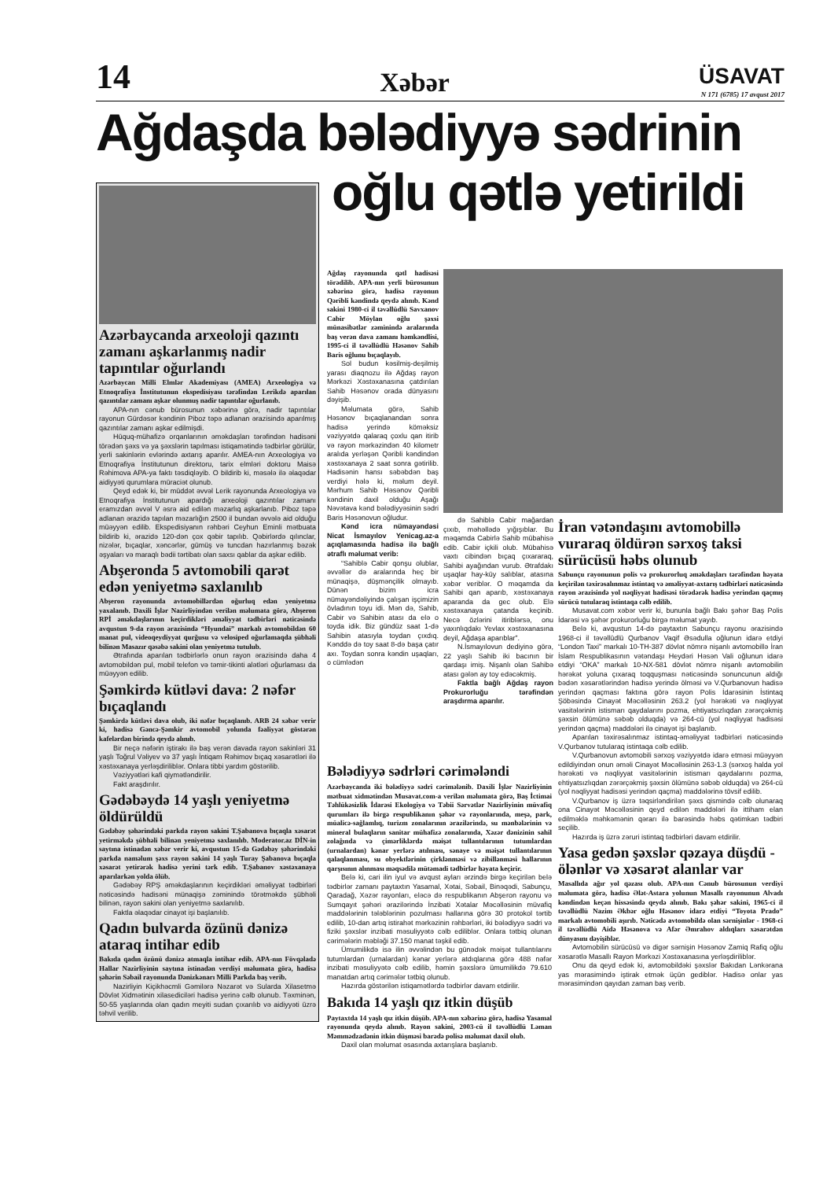14
Xəbər
ÜSAVAT
N 171 (6785) 17 avqust 2017
Ağdaşda bələdiyyə sədrinin
oğlu qətlə yetirildi
Azərbaycanda arxeoloji qazıntı zamanı aşkarlanmış nadir tapıntılar oğurlandı
Azərbaycan Milli Elmlər Akademiyası (AMEA) Arxeologiya və Etnoqrafiya İnstitutunun ekspedisiyası tərəfindən Lerikdə aparılan qazıntılar zamanı aşkar olunmuş nadir tapıntılar oğurlanıb.
APA-nın cənub bürosunun xəbərinə görə, nadir tapıntılar rayonun Gürdəsər kəndinin Piboz təpə adlanan ərazisində aparılmış qazıntılar zamanı aşkar edilmişdi.
Hüquq-mühafizə orqanlarının əməkdaşları tərəfindən hadisəni törədən şəxs və ya şəxslərin tapılması istiqamətində tədbirlər görülür, yerli sakinlərin evlərində axtarış aparılır. AMEA-nın Arxeologiya və Etnoqrafiya İnstitutunun direktoru, tarix elmləri doktoru Maisə Rəhimova APA-ya faktı təsdiqləyib. O bildirib ki, məsələ ilə əlaqədar aidiyyəti qurumlara müraciət olunub.
Qeyd edək ki, bir müddət əvvəl Lerik rayonunda Arxeologiya və Etnoqrafiya İnstitutunun apardığı arxeoloji qazıntılar zamanı eramızdan əvvəl V əsrə aid edilən məzarlıq aşkarlanıb. Piboz təpə adlanan ərazidə tapılan məzarlığın 2500 il bundan əvvələ aid olduğu müəyyən edilib. Ekspedisiyanın rəhbəri Ceyhun Eminli mətbuata bildirib ki, ərazidə 120-dən çox qəbir tapılıb. Qəbirlərdə qılınclar, nizələr, bıçaqlar, xəncərlər, gümüş və tuncdan hazırlanmış bəzək əşyaları və maraqlı bədii tərtibatı olan saxsı qablar da aşkar edilib.
Abşeronda 5 avtomobili qarət edən yeniyetmə saxlanılıb
Abşeron rayonunda avtomobillərdən oğurluq edən yeniyetmə yaxalanıb. Daxili İşlər Nazirliyindən verilən məlumata görə, Abşeron RPİ əməkdaşlarının keçirdikləri əməliyyat tədbirləri nəticəsində avqustun 9-da rayon ərazisində “Hyundai” markalı avtomobildən 60 manat pul, videoqeydiyyat qurğusu və velosiped oğurlamaqda şübhəli bilinən Masazır qəsəbə sakini olan yeniyetmə tutulub.
Ətrafında aparılan tədbirlərlə onun rayon ərazisində daha 4 avtomobildən pul, mobil telefon və təmir-tikinti alətləri oğurlaması da müəyyən edilib.
Şəmkirdə kütləvi dava: 2 nəfər bıçaqlandı
Şəmkirdə kütləvi dava olub, iki nəfər bıçaqlanıb. ARB 24 xəbər verir ki, hadisə Gəncə-Şəmkir avtomobil yolunda fəaliyyət göstərən kafelərdən birində qeydə alınıb.
Bir neçə nəfərin iştirakı ilə baş verən davada rayon sakinləri 31 yaşlı Toğrul Vəliyev və 37 yaşlı İntiqam Rəhimov bıçaq xəsarətləri ilə xəstəxanaya yerləşdiriliblər. Onlara tibbi yardım göstərilib.
Vəziyyətləri kafi qiymətləndirilir.
Fakt araşdırılır.
Gədəbəydə 14 yaşlı yeniyetmə öldürüldü
Gədəbəy şəhərindəki parkda rayon sakini T.Şabanova bıçaqla xəsarət yetirməkdə şübhəli bilinən yeniyetmə saxlanılıb. Moderator.az DİN-in saytına istinadən xəbər verir ki, avqustun 15-də Gədəbəy şəhərindəki parkda naməlum şəxs rayon sakini 14 yaşlı Turay Şabanova bıçaqla xəsarət yetirərək hadisə yerini tərk edib. T.Şabanov xəstəxanaya aparılarkən yolda ölüb.
Gədəbəy RPŞ əməkdaşlarının keçirdikləri əməliyyat tədbirləri nəticəsində hadisəni münaqişə zəminində törətməkdə şübhəli bilinən, rayon sakini olan yeniyetmə saxlanılıb.
Faktla əlaqədar cinayət işi başlanılıb.
Qadın bulvarda özünü dənizə ataraq intihar edib
Bakıda qadın özünü dənizə atmaqla intihar edib. APA-nın Fövqəladə Hallar Nazirliyinin saytına istinadən verdiyi məlumata görə, hadisə şəhərin Səbail rayonunda Dənizkənarı Milli Parkda baş verib.
Nazirliyin Kiçikhəcmli Gəmilərə Nəzarət və Sularda Xilasetmə Dövlət Xidmətinin xilasediciləri hadisə yerinə cəlb olunub. Təxminən, 50-55 yaşlarında olan qadın meyiti sudan çıxarılıb və aidiyyəti üzrə təhvil verilib.
Ağdaş rayonunda qətl hadisəsi törədilib. APA-nın yerli bürosunun xəbərinə görə, hadisə rayonun Qəribli kəndində qeydə alınıb. Kənd sakini 1980-ci il təvəllüdlü Savxanov Cabir Möylan oğlu şəxsi münasibətlər zəminində aralarında baş verən dava zamanı həmkəndlisi, 1995-ci il təvəllüdlü Həsənov Sahib Baris oğlunu bıçaqlayıb.
Sol budun kəsilmiş-deşilmiş yarası diaqnozu ilə Ağdaş rayon Mərkəzi Xəstəxanasına çatdırılan Sahib Həsənov orada dünyasını dəyişib.
Məlumata görə, Sahib Həsənov bıçaqlanandan sonra hadisə yerində köməksiz vəziyyətdə qalaraq çoxlu qan itirib və rayon mərkəzindən 40 kilometr aralıda yerləşən Qəribli kəndindən xəstəxanaya 2 saat sonra gətirilib. Hadisənin hansı səbəbdən baş verdiyi hələ ki, məlum deyil. Mərhum Sahib Həsənov Qəribli kəndinin daxil olduğu Aşağı Nəvətava kənd bələdiyyəsinin sədri Baris Həsənovun oğludur.
Kənd icra nümayəndəsi Nicat İsmayılov Yenicag.az-a açıqlamasında hadisə ilə bağlı ətraflı məlumat verib:
“Sahiblə Cabir qonşu olublar, əvvəllər də aralarında heç bir münaqişə, düşmənçilik olmayıb. Dünən bizim icra nümayəndəliyində çalışan işçimizin övladının toyu idi. Mən də, Sahib, Cabir və Sahibin atası da elə o toyda idik. Biz gündüz saat 1-də Sahibin atasıyla toydan çıxdıq. Kənddə də toy saat 8-də başa çatır axı. Toydan sonra kəndin uşaqları, o cümlədən
də Sahiblə Cabir mağardan çıxıb, məhəllədə yığışıblar. Bu məqamda Cabirlə Sahib mübahisə edib. Cabir içkili olub. Mübahisə vaxtı cibindən bıçaq çıxararaq, Sahibi ayağından vurub. Ətrafdakı uşaqlar hay-küy salıblar, atasına xəbər veriblər. O məqamda da Sahibi qan aparıb, xəstəxanaya aparanda da gec olub. Elə xəstəxanaya çatanda keçinib. Necə özlərini itiriblərsə, onu yaxınlıqdakı Yevlax xəstəxanasına deyil, Ağdaşa aparıblar”.
N.İsmayılovun dediyinə görə, 22 yaşlı Sahib iki bacının bir qardaşı imiş. Nişanlı olan Sahibə atası gələn ay toy edəcəkmiş.
Faktla bağlı Ağdaş rayon Prokurorluğu tərəfindən araşdırma aparılır.
Bələdiyyə sədrləri cərimələndi
Azərbaycanda iki bələdiyyə sədri cərimələnib. Daxili İşlər Nazirliyinin mətbuat xidmətindən Musavat.com-a verilən məlumata görə, Baş İctimai Təhlükəsizlik İdarəsi Ekologiya və Təbii Sərvətlər Nazirliyinin müvafiq qurumları ilə birgə respublikanın şəhər və rayonlarında, meşə, park, müalicə-sağlamlıq, turizm zonalarının ərazilərində, su mənbələrinin və mineral bulaqların sanitar mühafizə zonalarında, Xəzər dənizinin sahil zolağında və çimərliklərdə məişət tullantılarının tutumlardan (urnalardan) kənar yerlərə atılması, sənaye və məişət tullantılarının qalaqlanması, su obyektlərinin çirklənməsi və zibillənməsi hallarının qarşısının alınması məqsədilə mütəmadi tədbirlər həyata keçirir.
Belə ki, cari ilin iyul və avqust ayları ərzində birgə keçirilən belə tədbirlər zamanı paytaxtın Yasamal, Xətai, Səbail, Binəqədi, Sabunçu, Qaradağ, Xəzər rayonları, eləcə də respublikanın Abşeron rayonu və Sumqayıt şəhəri ərazilərində İnzibati Xətalar Məcəlləsinin müvafiq maddələrinin tələblərinin pozulması hallarına görə 30 protokol tərtib edilib, 10-dan artıq istirahət mərkəzinin rəhbərləri, iki bələdiyyə sədri və fiziki şəxslər inzibati məsuliyyətə cəlb ediliblər. Onlara tətbiq olunan cərimələrin məbləği 37.150 manat təşkil edib.
Ümumilikdə isə ilin əvvəlindən bu günədək məişət tullantılarını tutumlardan (urnalardan) kənar yerlərə atdıqlarına görə 488 nəfər inzibati məsuliyyətə cəlb edilib, həmin şəxslərə ümumilikdə 79.610 manatdan artıq cərimələr tətbiq olunub.
Hazırda göstərilən istiqamətlərdə tədbirlər davam etdirilir.
Bakıda 14 yaşlı qız itkin düşüb
Paytaxtda 14 yaşlı qız itkin düşüb. APA-nın xəbərinə görə, hadisə Yasamal rayonunda qeydə alınıb. Rayon sakini, 2003-cü il təvəllüdlü Ləman Məmmədzadənin itkin düşməsi barədə polisə məlumat daxil olub.
Daxil olan məlumat əsasında axtarışlara başlanıb.
İran vətəndaşını avtomobillə vuraraq öldürən sərxoş taksi sürücüsü həbs olunub
Sabunçu rayonunun polis və prokurorluq əməkdaşları tərəfindən həyata keçirilən təxirəsalınmaz istintaq və əməliyyat-axtarış tədbirləri nəticəsində rayon ərazisində yol nəqliyyat hadisəsi törədərək hadisə yerindən qaçmış sürücü tutularaq istintaqa cəlb edilib.
Musavat.com xəbər verir ki, bununla bağlı Bakı şəhər Baş Polis İdarəsi və şəhər prokurorluğu birgə məlumat yayıb.
Belə ki, avqustun 14-də paytaxtın Sabunçu rayonu ərazisində 1968-ci il təvəllüdlü Qurbanov Vaqif Əsədulla oğlunun idarə etdiyi “London Taxi” markalı 10-TH-387 dövlət nömrə nişanlı avtomobillə İran İslam Respublikasının vətəndaşı Heydəri Həsən Vali oğlunun idarə etdiyi “OKA” markalı 10-NX-581 dövlət nömrə nişanlı avtomobilin hərəkət yoluna çıxaraq toqquşması nəticəsində sonuncunun aldığı bədən xəsarətlərindən hadisə yerində ölməsi və V.Qurbanovun hadisə yerindən qaçması faktına görə rayon Polis İdarəsinin İstintaq Şöbəsində Cinayət Məcəlləsinin 263.2 (yol hərəkəti və nəqliyyat vasitələrinin istismarı qaydalarını pozma, ehtiyatsızlıqdan zərərçəkmiş şəxsin ölümünə səbəb olduqda) və 264-cü (yol nəqliyyat hadisəsi yerindən qaçma) maddələri ilə cinayət işi başlanıb.
Aparılan təxirəsalınmaz istintaq-əməliyyat tədbirləri nəticəsində V.Qurbanov tutularaq istintaqa cəlb edilib.
V.Qurbanovun avtomobili sərxoş vəziyyətdə idarə etməsi müəyyən edildiyindən onun əməli Cinayət Məcəlləsinin 263-1.3 (sərxoş halda yol hərəkəti və nəqliyyat vasitələrinin istismarı qaydalarını pozma, ehtiyatsızlıqdan zərərçəkmiş şəxsin ölümünə səbəb olduqda) və 264-cü (yol nəqliyyat hadisəsi yerindən qaçma) maddələrinə tövsif edilib.
V.Qurbanov iş üzrə təqsirləndirilən şəxs qismində cəlb olunaraq ona Cinayət Məcəlləsinin qeyd edilən maddələri ilə ittiham elan edilməklə məhkəmənin qərarı ilə barəsində həbs qətimkan tədbiri seçilib.
Hazırda iş üzrə zəruri istintaq tədbirləri davam etdirilir.
Yasa gedən şəxslər qəzaya düşdü - ölənlər və xəsarət alanlar var
Masallıda ağır yol qəzası olub. APA-nın Cənub bürosunun verdiyi məlumata görə, hadisə Ələt-Astara yolunun Masallı rayonunun Alvadı kəndindən keçən hissəsində qeydə alınıb. Bakı şəhər sakini, 1965-ci il təvəllüdlü Nazim Əkbər oğlu Həsənov idarə etdiyi “Toyota Prado” markalı avtomobili aşırıb. Nəticədə avtomobildə olan sərnişinlər - 1968-ci il təvəllüdlü Aidə Həsənova və Afər Əmrahov aldıqları xəsarətdən dünyasını dəyişiblər.
Avtomobilin sürücüsü və digər sərnişin Həsənov Zamiq Rafiq oğlu xəsarətlə Masallı Rayon Mərkəzi Xəstəxanasına yerləşdiriliblər.
Onu da qeyd edək ki, avtomobildəki şəxslər Bakıdan Lənkərana yas mərasimində iştirak etmək üçün gediblər. Hadisə onlar yas mərasimindən qayıdan zaman baş verib.